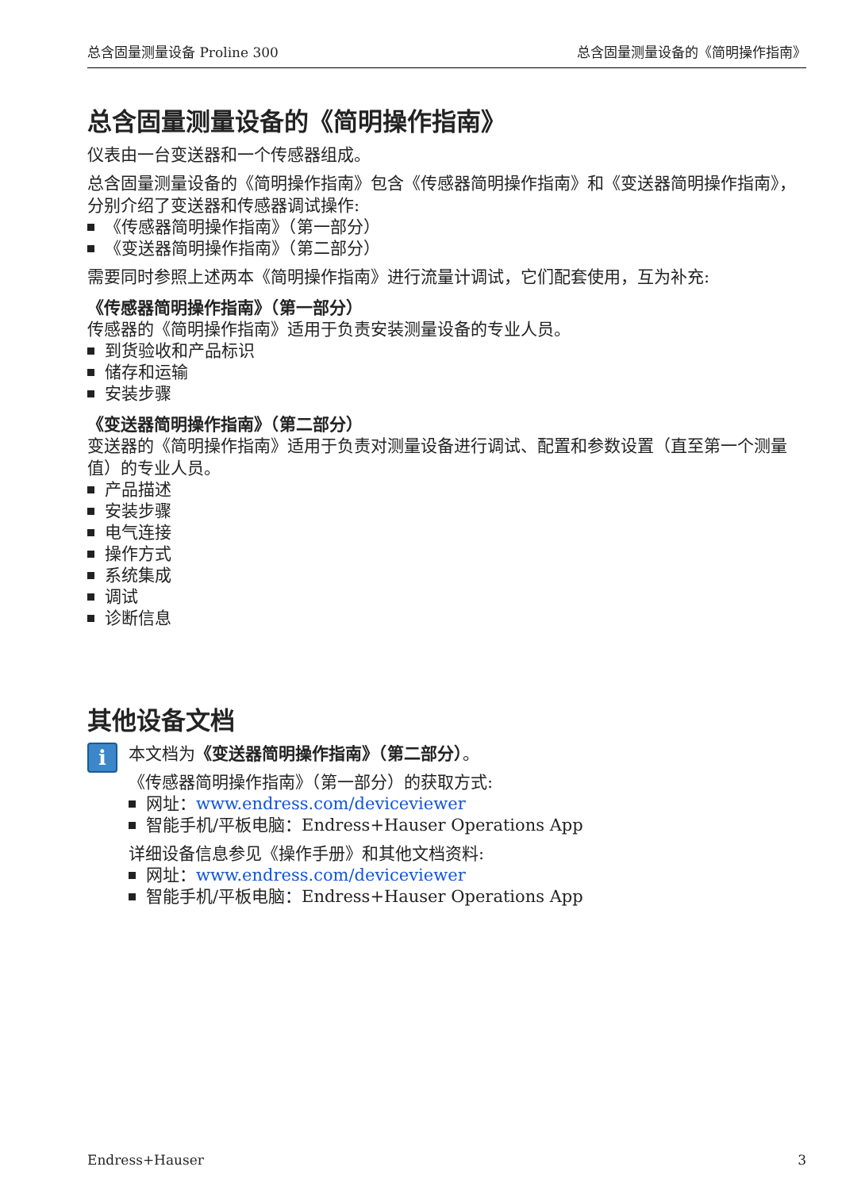总含固量测量设备 Proline 300 总含固量测量设备的《简明操作指南》
总含固量测量设备的《简明操作指南》
仪表由一台变送器和一个传感器组成。
总含固量测量设备的《简明操作指南》包含《传感器简明操作指南》和《变送器简明操作指南》，分别介绍了变送器和传感器调试操作:
《传感器简明操作指南》（第一部分）
《变送器简明操作指南》（第二部分）
需要同时参照上述两本《简明操作指南》进行流量计调试，它们配套使用，互为补充:
《传感器简明操作指南》（第一部分）
传感器的《简明操作指南》适用于负责安装测量设备的专业人员。
到货验收和产品标识
储存和运输
安装步骤
《变送器简明操作指南》（第二部分）
变送器的《简明操作指南》适用于负责对测量设备进行调试、配置和参数设置（直至第一个测量值）的专业人员。
产品描述
安装步骤
电气连接
操作方式
系统集成
调试
诊断信息
其他设备文档
i
本文档为《变送器简明操作指南》（第二部分）。
《传感器简明操作指南》（第一部分）的获取方式:
网址：www.endress.com/deviceviewer
智能手机/平板电脑：Endress+Hauser Operations App
详细设备信息参见《操作手册》和其他文档资料:
网址：www.endress.com/deviceviewer
智能手机/平板电脑：Endress+Hauser Operations App
Endress+Hauser 3